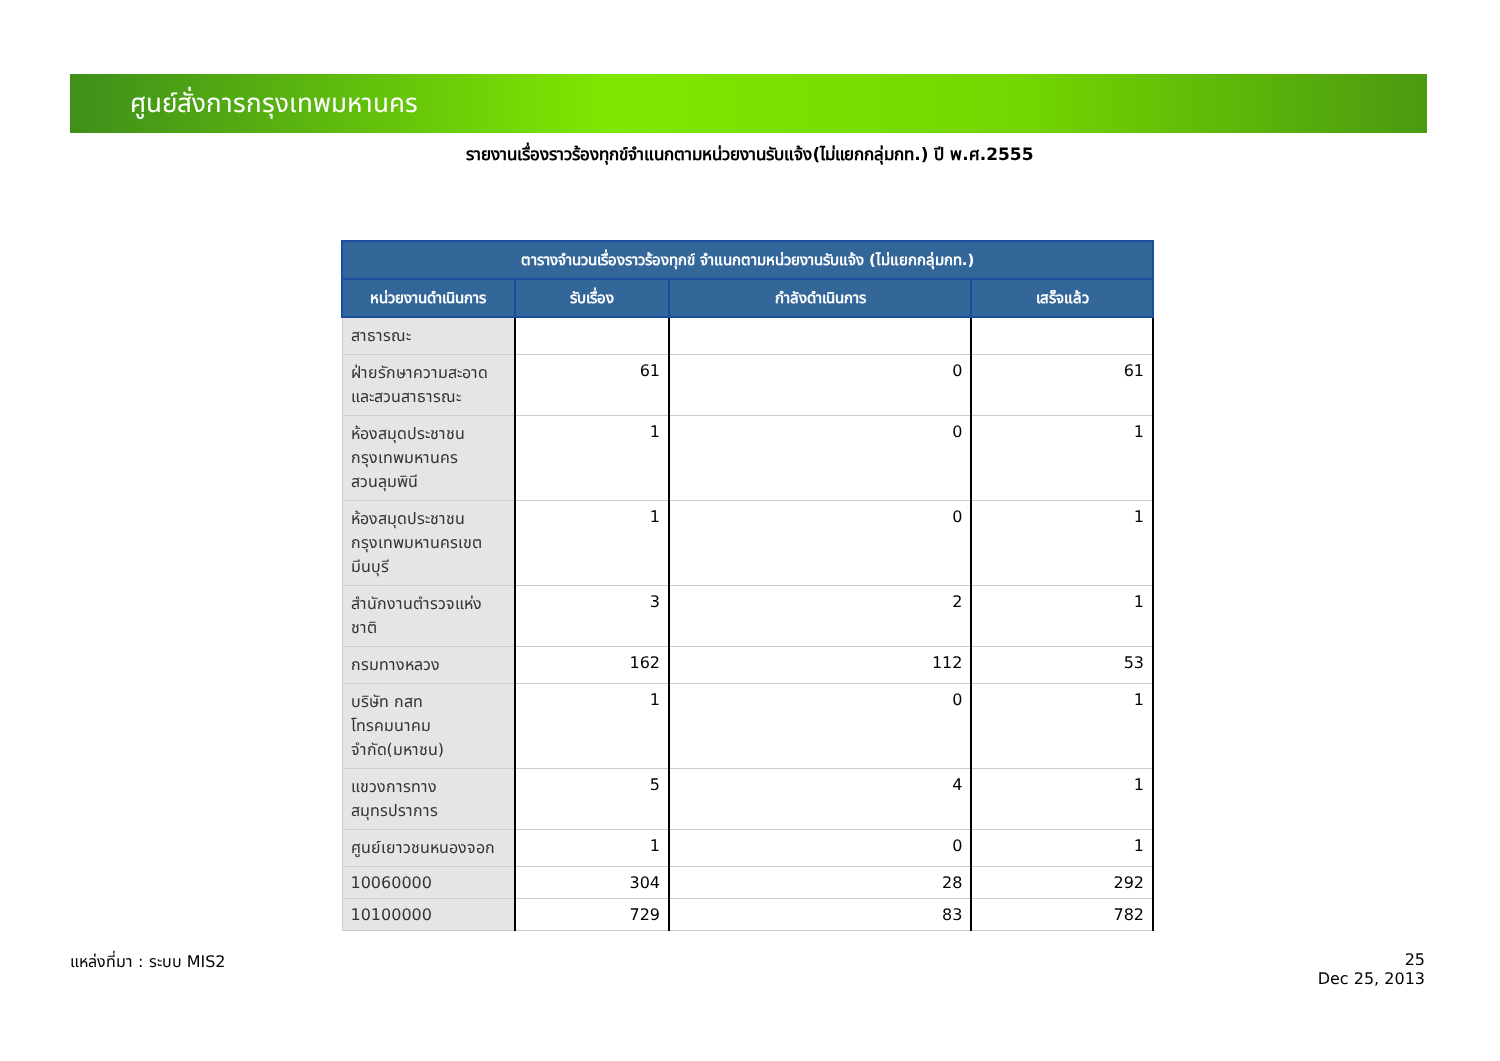ศูนย์สั่งการกรุงเทพมหานคร
รายงานเรื่องราวร้องทุกข์จำแนกตามหน่วยงานรับแจ้ง(ไม่แยกกลุ่มกท.) ปี พ.ศ.2555
| ตารางจำนวนเรื่องราวร้องทุกข์ จำแนกตามหน่วยงานรับแจ้ง (ไม่แยกกลุ่มกท.) | | | |
| --- | --- | --- | --- |
| หน่วยงานดำเนินการ | รับเรื่อง | กำลังดำเนินการ | เสร็จแล้ว |
| สาธารณะ | | | |
| ฝ่ายรักษาความสะอาดและสวนสาธารณะ | 61 | 0 | 61 |
| ห้องสมุดประชาชนกรุงเทพมหานครสวนลุมพินี | 1 | 0 | 1 |
| ห้องสมุดประชาชนกรุงเทพมหานครเขตมีนบุรี | 1 | 0 | 1 |
| สำนักงานตำรวจแห่งชาติ | 3 | 2 | 1 |
| กรมทางหลวง | 162 | 112 | 53 |
| บริษัท กสท โทรคมนาคม จำกัด(มหาชน) | 1 | 0 | 1 |
| แขวงการทางสมุทรปราการ | 5 | 4 | 1 |
| ศูนย์เยาวชนหนองจอก | 1 | 0 | 1 |
| 10060000 | 304 | 28 | 292 |
| 10100000 | 729 | 83 | 782 |
แหล่งที่มา : ระบบ MIS2
25
Dec 25, 2013